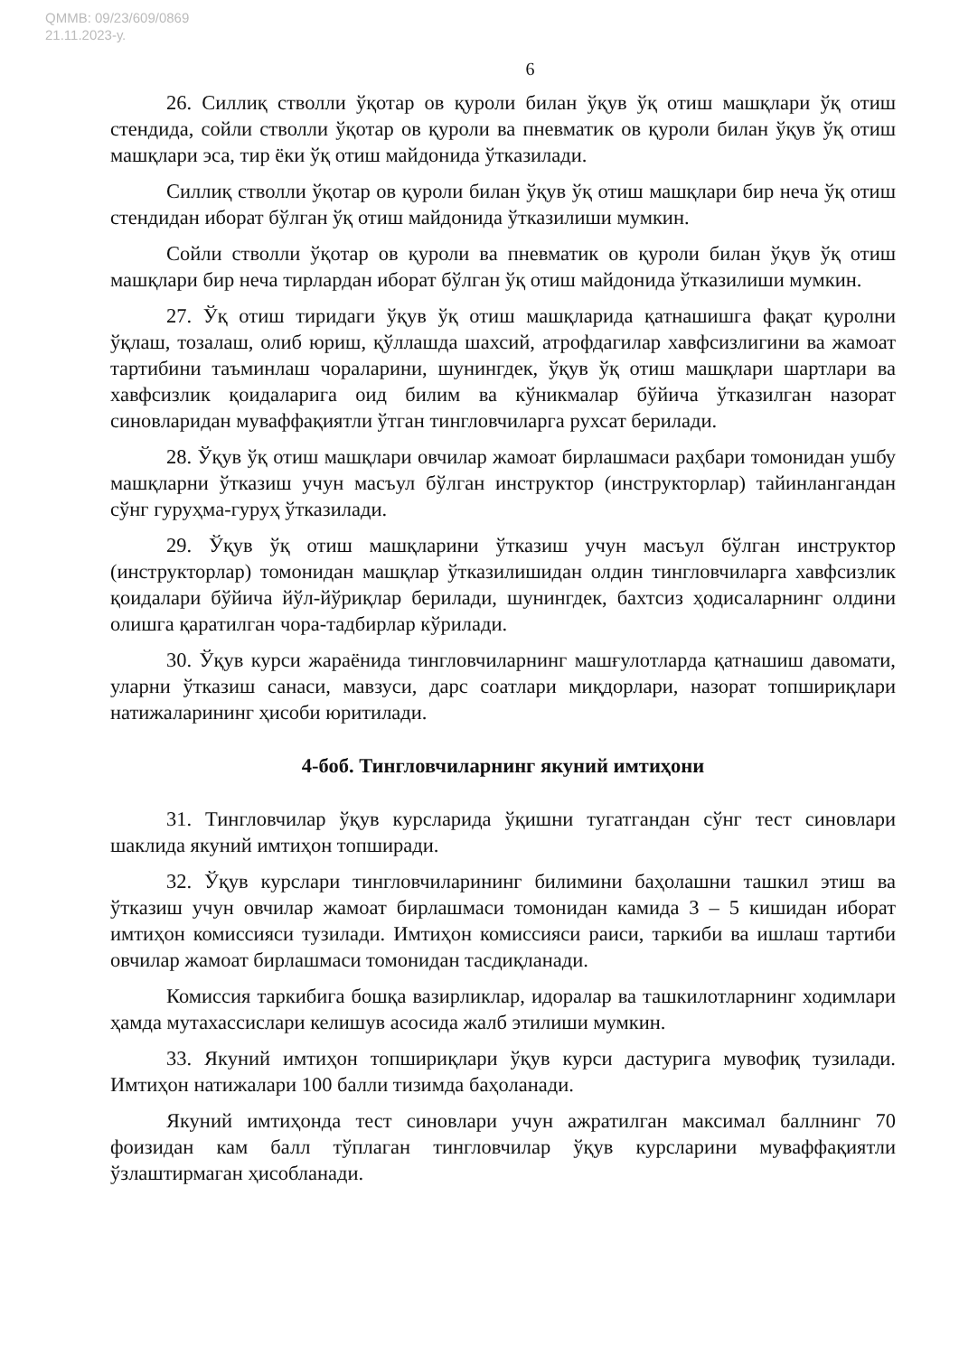QMMB: 09/23/609/0869
21.11.2023-у.
6
26. Силлиқ стволли ўқотар ов қуроли билан ўқув ўқ отиш машқлари ўқ отиш стендида, сойли стволли ўқотар ов қуроли ва пневматик ов қуроли билан ўқув ўқ отиш машқлари эса, тир ёки ўқ отиш майдонида ўтказилади.
Силлиқ стволли ўқотар ов қуроли билан ўқув ўқ отиш машқлари бир неча ўқ отиш стендидан иборат бўлган ўқ отиш майдонида ўтказилиши мумкин.
Сойли стволли ўқотар ов қуроли ва пневматик ов қуроли билан ўқув ўқ отиш машқлари бир неча тирлардан иборат бўлган ўқ отиш майдонида ўтказилиши мумкин.
27. Ўқ отиш тиридаги ўқув ўқ отиш машқларида қатнашишга фақат қуролни ўқлаш, тозалаш, олиб юриш, қўллашда шахсий, атрофдагилар хавфсизлигини ва жамоат тартибини таъминлаш чораларини, шунингдек, ўқув ўқ отиш машқлари шартлари ва хавфсизлик қоидаларига оид билим ва кўникмалар бўйича ўтказилган назорат синовларидан муваффақиятли ўтган тингловчиларга рухсат берилади.
28. Ўқув ўқ отиш машқлари овчилар жамоат бирлашмаси раҳбари томонидан ушбу машқларни ўтказиш учун масъул бўлган инструктор (инструкторлар) тайинлангандан сўнг гуруҳма-гуруҳ ўтказилади.
29. Ўқув ўқ отиш машқларини ўтказиш учун масъул бўлган инструктор (инструкторлар) томонидан машқлар ўтказилишидан олдин тингловчиларга хавфсизлик қоидалари бўйича йўл-йўриқлар берилади, шунингдек, бахтсиз ҳодисаларнинг олдини олишга қаратилган чора-тадбирлар кўрилади.
30. Ўқув курси жараёнида тингловчиларнинг машғулотларда қатнашиш давомати, уларни ўтказиш санаси, мавзуси, дарс соатлари миқдорлари, назорат топшириқлари натижаларининг ҳисоби юритилади.
4-боб. Тингловчиларнинг якуний имтиҳони
31. Тингловчилар ўқув курсларида ўқишни тугатгандан сўнг тест синовлари шаклида якуний имтиҳон топширади.
32. Ўқув курслари тингловчиларининг билимини баҳолашни ташкил этиш ва ўтказиш учун овчилар жамоат бирлашмаси томонидан камида 3 – 5 кишидан иборат имтиҳон комиссияси тузилади. Имтиҳон комиссияси раиси, таркиби ва ишлаш тартиби овчилар жамоат бирлашмаси томонидан тасдиқланади.
Комиссия таркибига бошқа вазирликлар, идоралар ва ташкилотларнинг ходимлари ҳамда мутахассислари келишув асосида жалб этилиши мумкин.
33. Якуний имтиҳон топшириқлари ўқув курси дастурига мувофиқ тузилади. Имтиҳон натижалари 100 балли тизимда баҳоланади.
Якуний имтиҳонда тест синовлари учун ажратилган максимал баллнинг 70 фоизидан кам балл тўплаган тингловчилар ўқув курсларини муваффақиятли ўзлаштирмаган ҳисобланади.